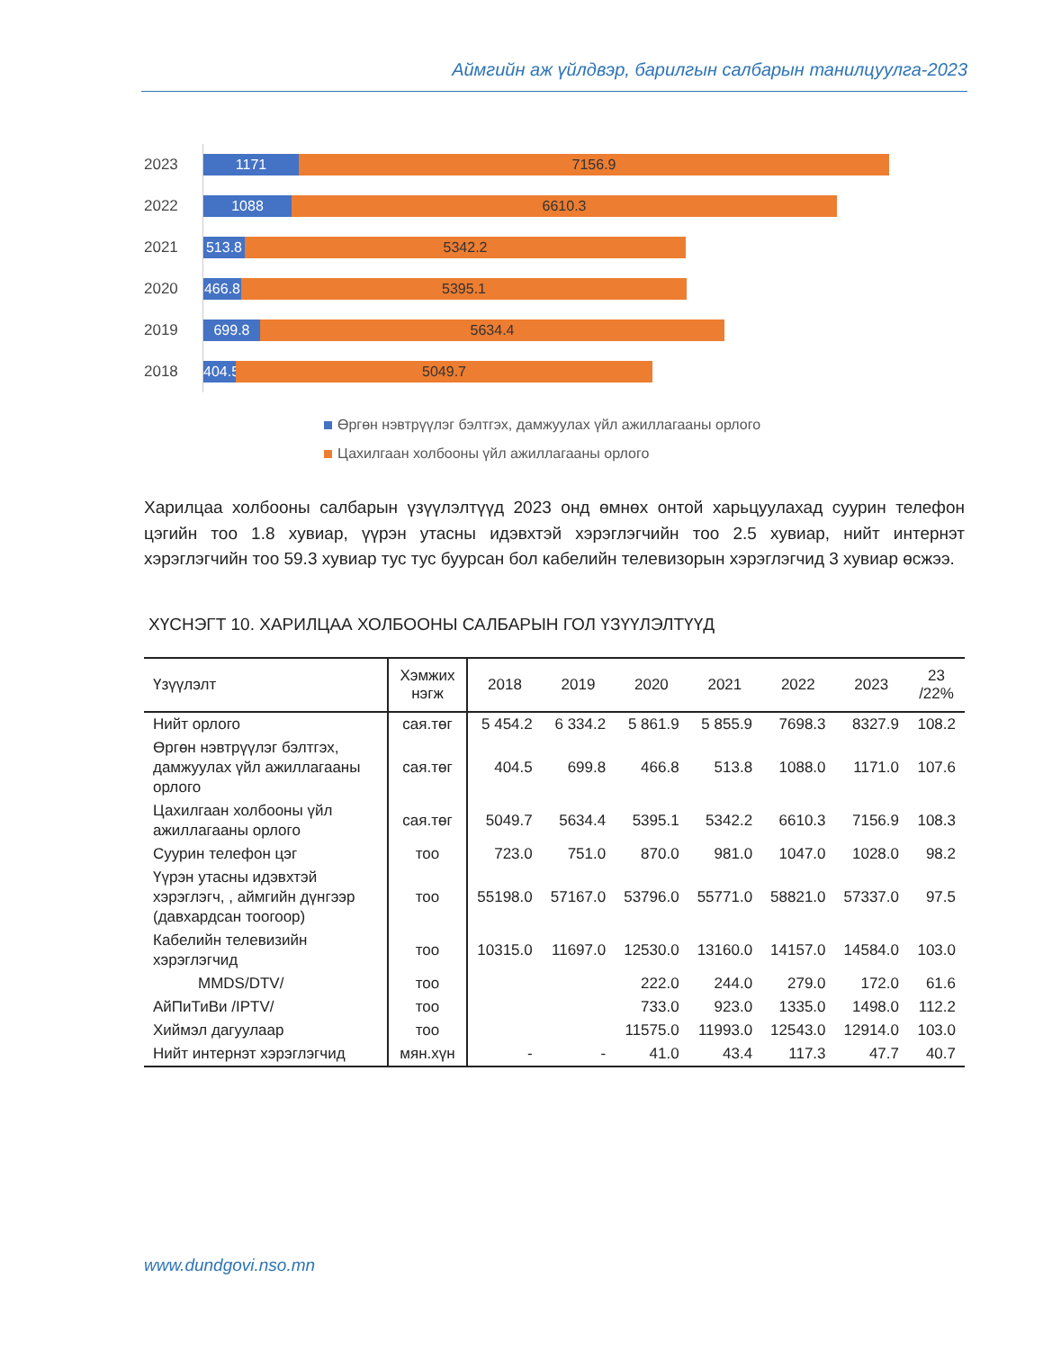Аймгийн аж үйлдвэр, барилгын салбарын танилцуулга-2023
2023
1171 7156.9
2022
1088 6610.3
2021
513.8
5342.2
2020
466.8
5395.1
2019
699.8 5634.4
2018
404.5
5049.7
Өргөн нэвтрүүлэг бэлтгэх, дамжуулах үйл ажиллагааны орлого
Цахилгаан холбооны үйл ажиллагааны орлого
Харилцаа холбооны салбарын үзүүлэлтүүд 2023 онд өмнөх онтой харьцуулахад суурин телефон цэгийн тоо 1.8 хувиар, үүрэн утасны идэвхтэй хэрэглэгчийн тоо 2.5 хувиар, нийт интернэт хэрэглэгчийн тоо 59.3 хувиар тус тус буурсан бол кабелийн телевизорын хэрэглэгчид 3 хувиар өсжээ.
ХҮСНЭГТ 10. ХАРИЛЦАА ХОЛБООНЫ САЛБАРЫН ГОЛ ҮЗҮҮЛЭЛТҮҮД
| Үзүүлэлт | Хэмжих нэгж | 2018 | 2019 | 2020 | 2021 | 2022 | 2023 | 23 /22% |
| --- | --- | --- | --- | --- | --- | --- | --- | --- |
| Нийт орлого | сая.төг | 5 454.2 | 6 334.2 | 5 861.9 | 5 855.9 | 7698.3 | 8327.9 | 108.2 |
| Өргөн нэвтрүүлэг бэлтгэх, дамжуулах үйл ажиллагааны орлого | сая.төг | 404.5 | 699.8 | 466.8 | 513.8 | 1088.0 | 1171.0 | 107.6 |
| Цахилгаан холбооны үйл ажиллагааны орлого | сая.төг | 5049.7 | 5634.4 | 5395.1 | 5342.2 | 6610.3 | 7156.9 | 108.3 |
| Суурин телефон цэг | тоо | 723.0 | 751.0 | 870.0 | 981.0 | 1047.0 | 1028.0 | 98.2 |
| Үүрэн утасны идэвхтэй хэрэглэгч, , аймгийн дүнгээр (давхардсан тоогоор) | тоо | 55198.0 | 57167.0 | 53796.0 | 55771.0 | 58821.0 | 57337.0 | 97.5 |
| Кабелийн телевизийн хэрэглэгчид | тоо | 10315.0 | 11697.0 | 12530.0 | 13160.0 | 14157.0 | 14584.0 | 103.0 |
| MMDS/DTV/ | тоо | | | 222.0 | 244.0 | 279.0 | 172.0 | 61.6 |
| АйПиТиВи /IPTV/ | тоо | | | 733.0 | 923.0 | 1335.0 | 1498.0 | 112.2 |
| Хиймэл дагуулаар | тоо | | | 11575.0 | 11993.0 | 12543.0 | 12914.0 | 103.0 |
| Нийт интернэт хэрэглэгчид | мян.хүн | - | - | 41.0 | 43.4 | 117.3 | 47.7 | 40.7 |
www.dundgovi.nso.mn